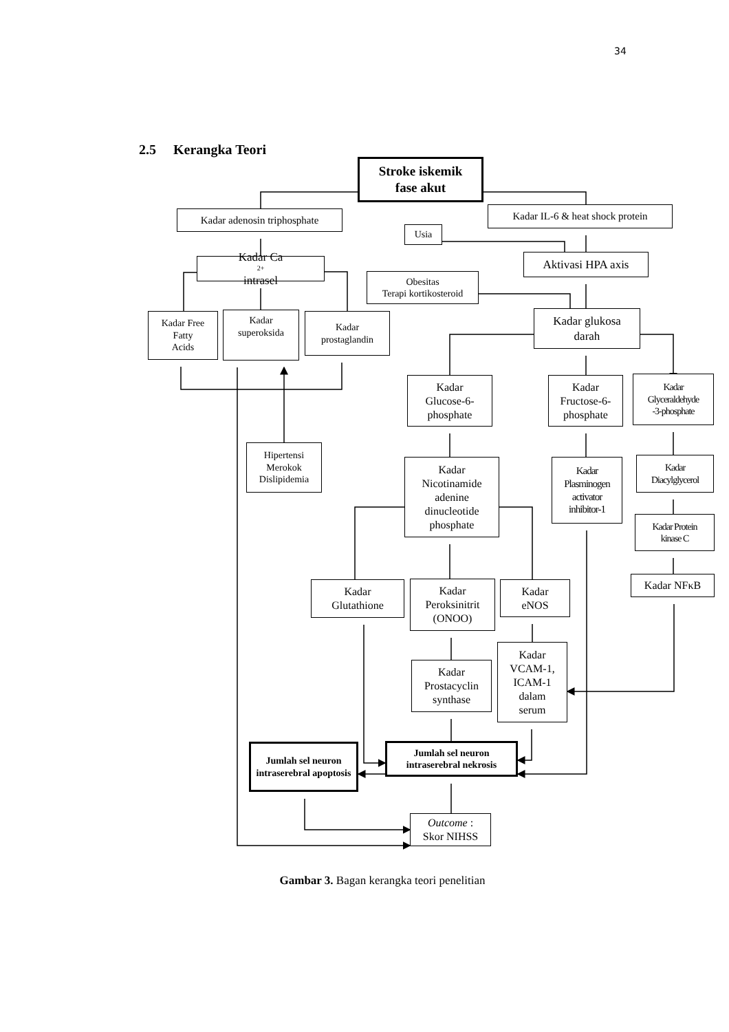34
2.5 Kerangka Teori
Stroke iskemik
fase akut
Kadar adenosin triphosphate
Usia
Kadar IL-6 & heat shock protein
Kadar Ca<sup>2+</sup> intrasel
Obesitas
Terapi kortikosteroid
Aktivasi HPA axis
Kadar Free
Fatty
Acids
Kadar
superoksida
Kadar
prostaglandin
Kadar glukosa
darah
Kadar
Glucose-6-
phosphate
Kadar
Fructose-6-
phosphate
Kadar
Glyceraldehyde
-3-phosphate
Hipertensi
Merokok
Dislipidemia
Kadar
Nicotinamide
adenine
dinucleotide
phosphate
Kadar
Plasminogen
activator
inhibitor-1
Kadar
Diacylglycerol
Kadar Protein
kinase C
Kadar
Glutathione
Kadar
Peroksinitrit
(ONOO)
Kadar
eNOS
Kadar NFκB
Kadar
Prostacyclin
synthase
Kadar
VCAM-1,
ICAM-1
dalam
serum
Jumlah sel neuron intraserebral apoptosis
Jumlah sel neuron
intraserebral nekrosis
Outcome :
Skor NIHSS
Gambar 3. Bagan kerangka teori penelitian